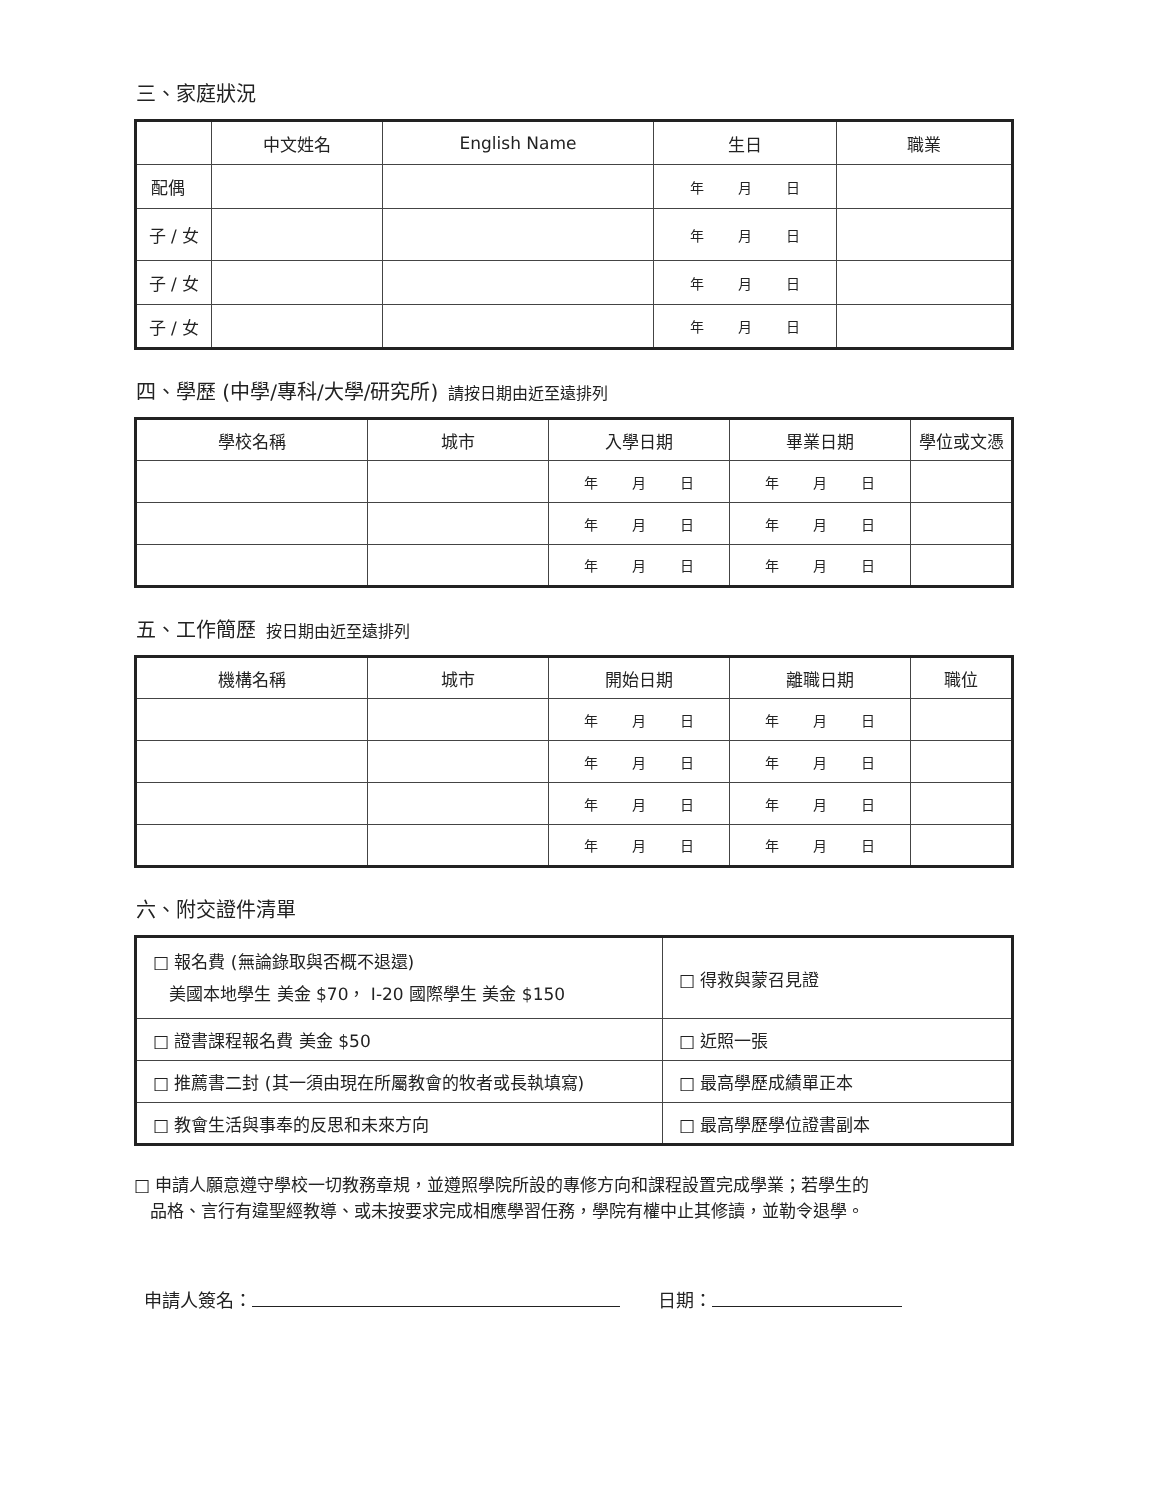三、家庭狀況
| | 中文姓名 | English Name | 生日 | 職業 |
| --- | --- | --- | --- | --- |
| 配偶 | | | 年 月 日 | |
| 子 / 女 | | | 年 月 日 | |
| 子 / 女 | | | 年 月 日 | |
| 子 / 女 | | | 年 月 日 | |
四、學歷 (中學/專科/大學/研究所) 請按日期由近至遠排列
| 學校名稱 | 城市 | 入學日期 | 畢業日期 | 學位或文憑 |
| --- | --- | --- | --- | --- |
| | | 年 月 日 | 年 月 日 | |
| | | 年 月 日 | 年 月 日 | |
| | | 年 月 日 | 年 月 日 | |
五、工作簡歷 按日期由近至遠排列
| 機構名稱 | 城市 | 開始日期 | 離職日期 | 職位 |
| --- | --- | --- | --- | --- |
| | | 年 月 日 | 年 月 日 | |
| | | 年 月 日 | 年 月 日 | |
| | | 年 月 日 | 年 月 日 | |
| | | 年 月 日 | 年 月 日 | |
六、附交證件清單
| □ 報名費 (無論錄取與否概不退還) 美國本地學生 美金 $70， I-20 國際學生 美金 $150 | □ 得救與蒙召見證 |
| □ 證書課程報名費 美金 $50 | □ 近照一張 |
| □ 推薦書二封 (其一須由現在所屬教會的牧者或長執填寫) | □ 最高學歷成績單正本 |
| □ 教會生活與事奉的反思和未來方向 | □ 最高學歷學位證書副本 |
□ 申請人願意遵守學校一切教務章規，並遵照學院所設的專修方向和課程設置完成學業；若學生的
品格、言行有違聖經教導、或未按要求完成相應學習任務，學院有權中止其修讀，並勒令退學。
申請人簽名： 日期：